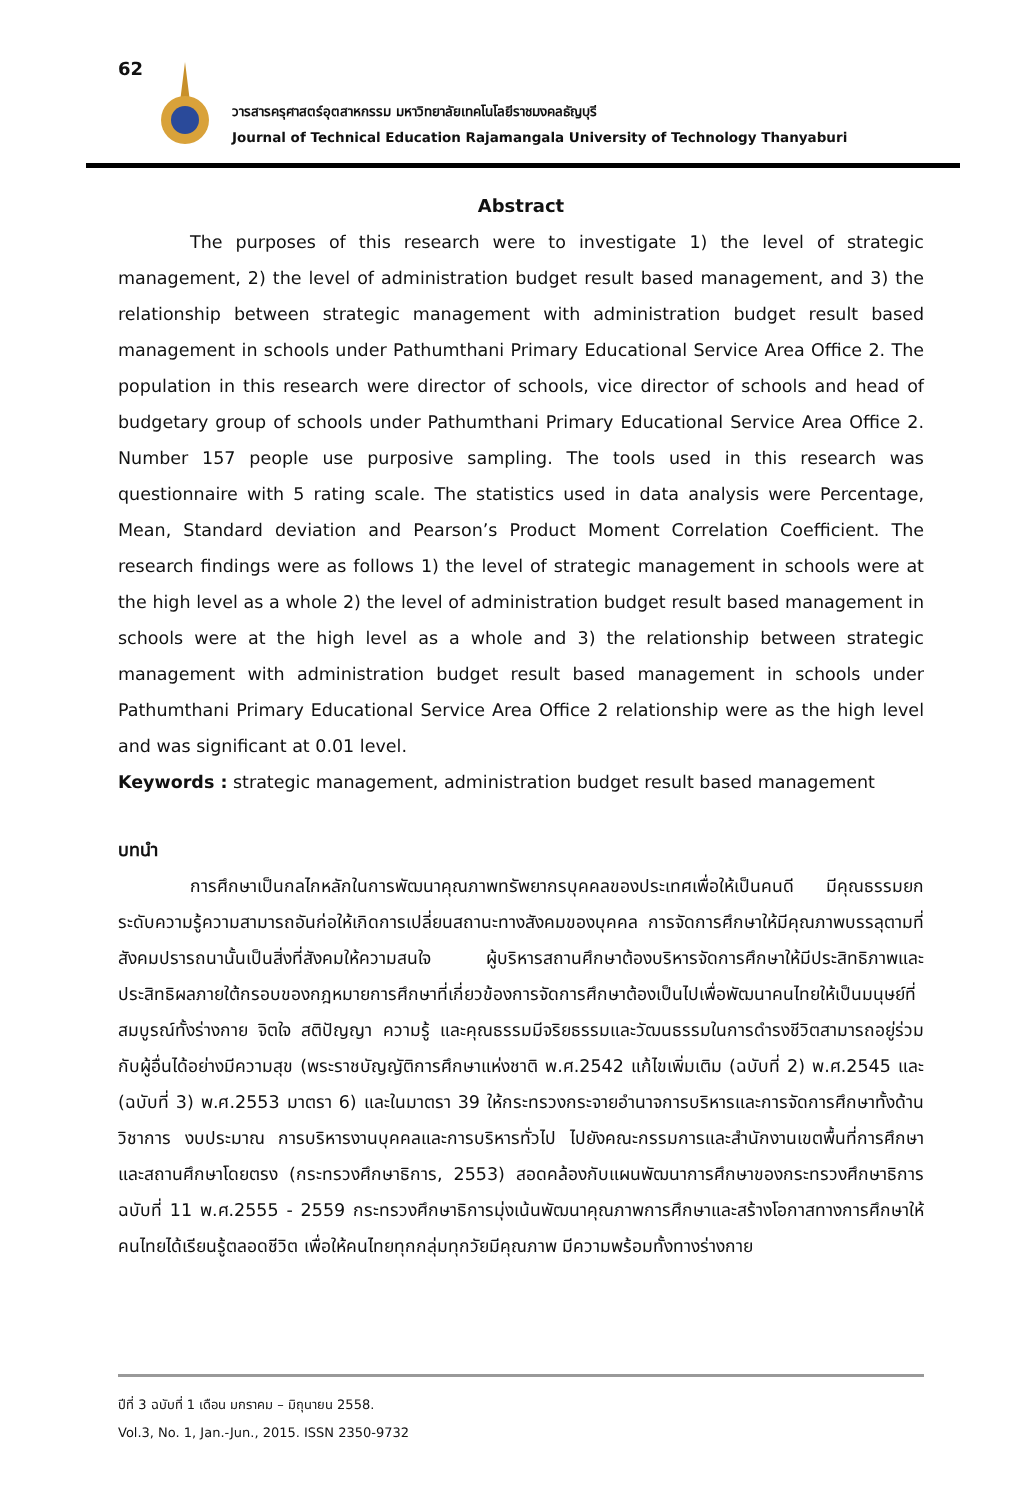62
วารสารครุศาสตร์อุตสาหกรรม มหาวิทยาลัยเทคโนโลยีราชมงคลธัญบุรี
Journal of Technical Education Rajamangala University of Technology Thanyaburi
Abstract
The purposes of this research were to investigate 1) the level of strategic management, 2) the level of administration budget result based management, and 3) the relationship between strategic management with administration budget result based management in schools under Pathumthani Primary Educational Service Area Office 2. The population in this research were director of schools, vice director of schools and head of budgetary group of schools under Pathumthani Primary Educational Service Area Office 2. Number 157 people use purposive sampling. The tools used in this research was questionnaire with 5 rating scale. The statistics used in data analysis were Percentage, Mean, Standard deviation and Pearson’s Product Moment Correlation Coefficient. The research findings were as follows 1) the level of strategic management in schools were at the high level as a whole 2) the level of administration budget result based management in schools were at the high level as a whole and 3) the relationship between strategic management with administration budget result based management in schools under Pathumthani Primary Educational Service Area Office 2 relationship were as the high level and was significant at 0.01 level.
Keywords : strategic management, administration budget result based management
บทนำ
การศึกษาเป็นกลไกหลักในการพัฒนาคุณภาพทรัพยากรบุคคลของประเทศเพื่อให้เป็นคนดี มีคุณธรรมยกระดับความรู้ความสามารถอันก่อให้เกิดการเปลี่ยนสถานะทางสังคมของบุคคล การจัดการศึกษาให้มีคุณภาพบรรลุตามที่สังคมปรารถนานั้นเป็นสิ่งที่สังคมให้ความสนใจ ผู้บริหารสถานศึกษาต้องบริหารจัดการศึกษาให้มีประสิทธิภาพและประสิทธิผลภายใต้กรอบของกฎหมายการศึกษาที่เกี่ยวข้องการจัดการศึกษาต้องเป็นไปเพื่อพัฒนาคนไทยให้เป็นมนุษย์ที่สมบูรณ์ทั้งร่างกาย จิตใจ สติปัญญา ความรู้ และคุณธรรมมีจริยธรรมและวัฒนธรรมในการดำรงชีวิตสามารถอยู่ร่วมกับผู้อื่นได้อย่างมีความสุข (พระราชบัญญัติการศึกษาแห่งชาติ พ.ศ.2542 แก้ไขเพิ่มเติม (ฉบับที่ 2) พ.ศ.2545 และ (ฉบับที่ 3) พ.ศ.2553 มาตรา 6) และในมาตรา 39 ให้กระทรวงกระจายอำนาจการบริหารและการจัดการศึกษาทั้งด้านวิชาการ งบประมาณ การบริหารงานบุคคลและการบริหารทั่วไป ไปยังคณะกรรมการและสำนักงานเขตพื้นที่การศึกษาและสถานศึกษาโดยตรง (กระทรวงศึกษาธิการ, 2553) สอดคล้องกับแผนพัฒนาการศึกษาของกระทรวงศึกษาธิการ ฉบับที่ 11 พ.ศ.2555 - 2559 กระทรวงศึกษาธิการมุ่งเน้นพัฒนาคุณภาพการศึกษาและสร้างโอกาสทางการศึกษาให้คนไทยได้เรียนรู้ตลอดชีวิต เพื่อให้คนไทยทุกกลุ่มทุกวัยมีคุณภาพ มีความพร้อมทั้งทางร่างกาย
ปีที่ 3 ฉบับที่ 1 เดือน มกราคม – มิถุนายน 2558.
Vol.3, No. 1, Jan.-Jun., 2015. ISSN 2350-9732